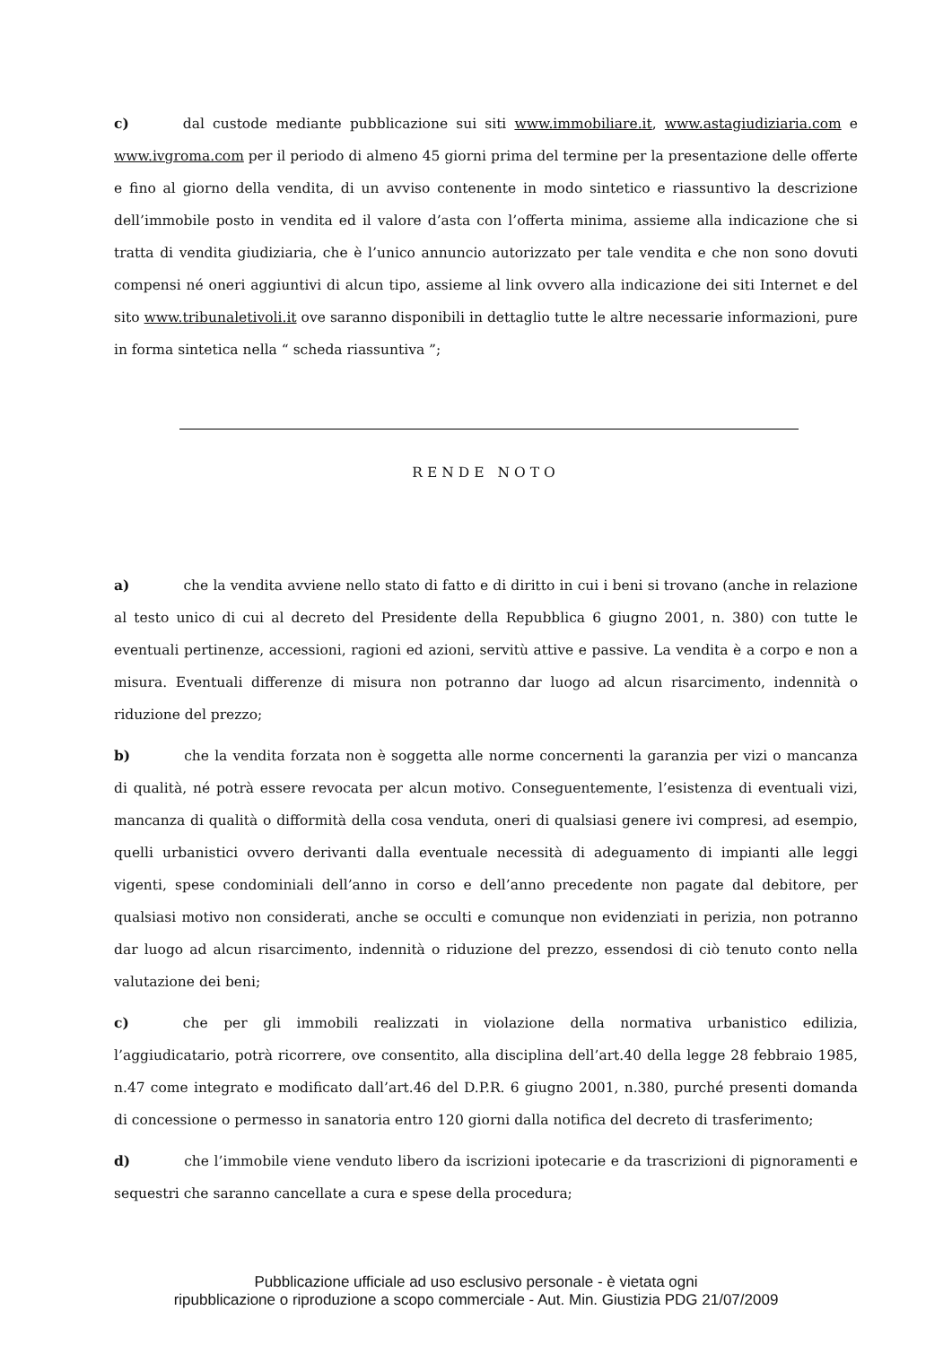c) dal custode mediante pubblicazione sui siti www.immobiliare.it, www.astagiudiziaria.com e www.ivgroma.com per il periodo di almeno 45 giorni prima del termine per la presentazione delle offerte e fino al giorno della vendita, di un avviso contenente in modo sintetico e riassuntivo la descrizione dell’immobile posto in vendita ed il valore d’asta con l’offerta minima, assieme alla indicazione che si tratta di vendita giudiziaria, che è l’unico annuncio autorizzato per tale vendita e che non sono dovuti compensi né oneri aggiuntivi di alcun tipo, assieme al link ovvero alla indicazione dei siti Internet e del sito www.tribunaletivoli.it ove saranno disponibili in dettaglio tutte le altre necessarie informazioni, pure in forma sintetica nella “ scheda riassuntiva ”;
RENDE NOTO
a) che la vendita avviene nello stato di fatto e di diritto in cui i beni si trovano (anche in relazione al testo unico di cui al decreto del Presidente della Repubblica 6 giugno 2001, n. 380) con tutte le eventuali pertinenze, accessioni, ragioni ed azioni, servitù attive e passive. La vendita è a corpo e non a misura. Eventuali differenze di misura non potranno dar luogo ad alcun risarcimento, indennità o riduzione del prezzo;
b) che la vendita forzata non è soggetta alle norme concernenti la garanzia per vizi o mancanza di qualità, né potrà essere revocata per alcun motivo. Conseguentemente, l’esistenza di eventuali vizi, mancanza di qualità o difformità della cosa venduta, oneri di qualsiasi genere ivi compresi, ad esempio, quelli urbanistici ovvero derivanti dalla eventuale necessità di adeguamento di impianti alle leggi vigenti, spese condominiali dell’anno in corso e dell’anno precedente non pagate dal debitore, per qualsiasi motivo non considerati, anche se occulti e comunque non evidenziati in perizia, non potranno dar luogo ad alcun risarcimento, indennità o riduzione del prezzo, essendosi di ciò tenuto conto nella valutazione dei beni;
c) che per gli immobili realizzati in violazione della normativa urbanistico edilizia, l’aggiudicatario, potrà ricorrere, ove consentito, alla disciplina dell’art.40 della legge 28 febbraio 1985, n.47 come integrato e modificato dall’art.46 del D.P.R. 6 giugno 2001, n.380, purché presenti domanda di concessione o permesso in sanatoria entro 120 giorni dalla notifica del decreto di trasferimento;
d) che l’immobile viene venduto libero da iscrizioni ipotecarie e da trascrizioni di pignoramenti e sequestri che saranno cancellate a cura e spese della procedura;
Pubblicazione ufficiale ad uso esclusivo personale - è vietata ogni
ripubblicazione o riproduzione a scopo commerciale - Aut. Min. Giustizia PDG 21/07/2009